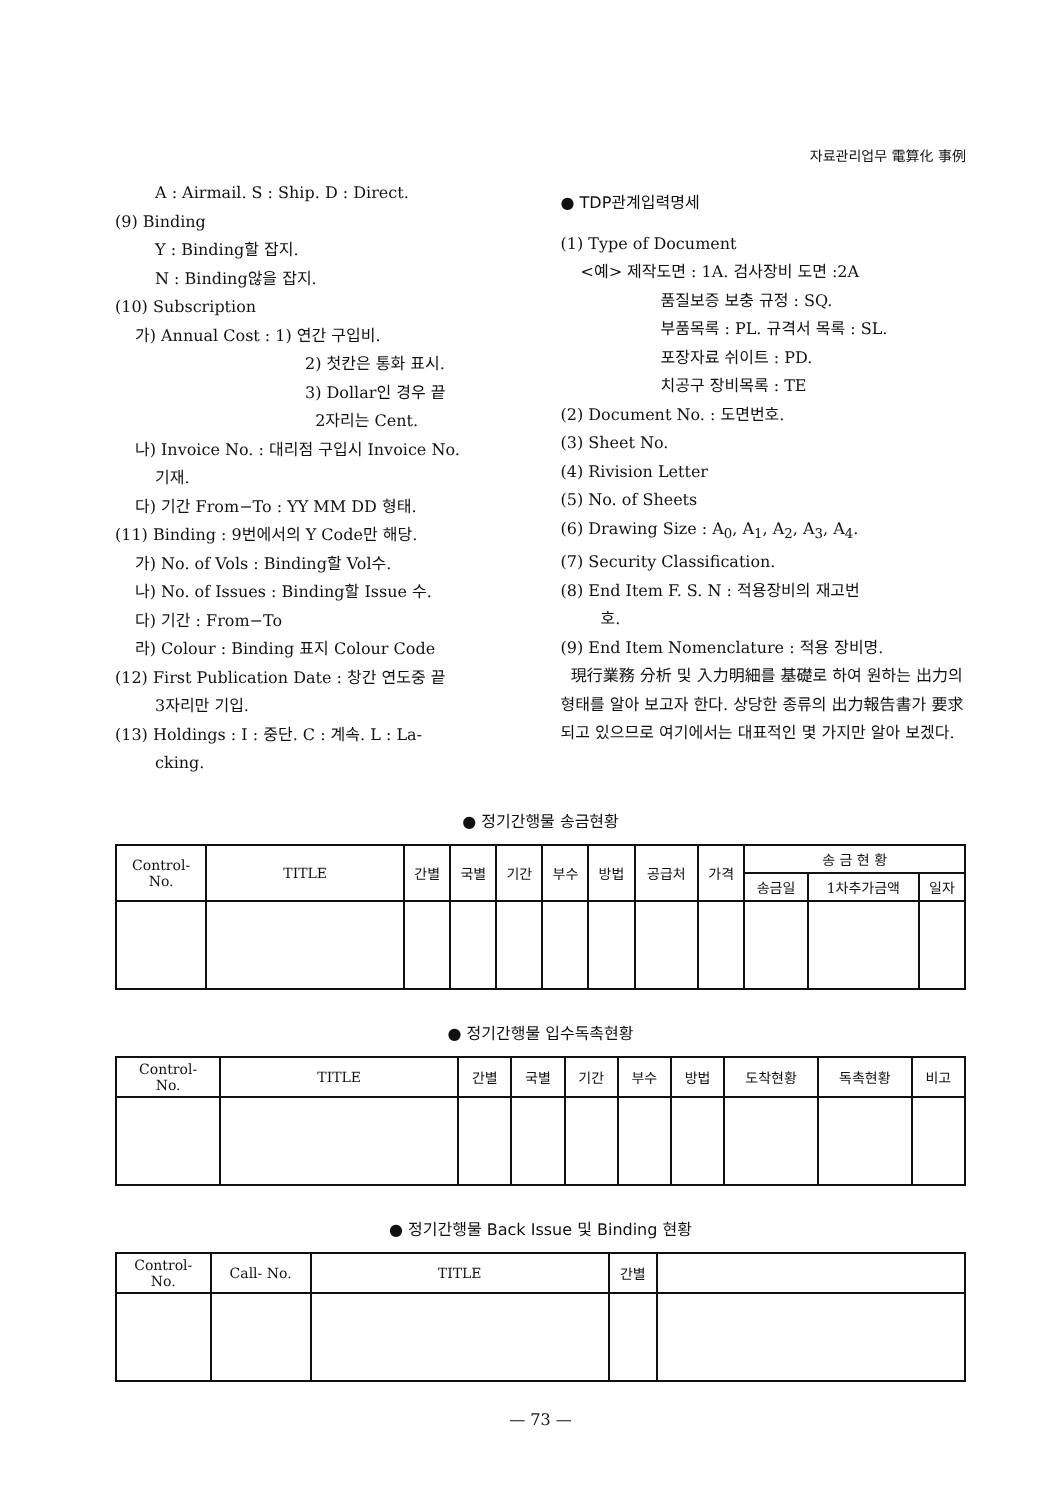자료관리업무 電算化 事例
A : Airmail. S : Ship. D : Direct.
(9) Binding
Y : Binding할 잡지.
N : Binding않을 잡지.
(10) Subscription
가) Annual Cost : 1) 연간 구입비.
2) 첫칸은 통화 표시.
3) Dollar인 경우 끝
2자리는 Cent.
나) Invoice No. : 대리점 구입시 Invoice No.
기재.
다) 기간 From−To : YY MM DD 형태.
(11) Binding : 9번에서의 Y Code만 해당.
가) No. of Vols : Binding할 Vol수.
나) No. of Issues : Binding할 Issue 수.
다) 기간 : From−To
라) Colour : Binding 표지 Colour Code
(12) First Publication Date : 창간 연도중 끝
3자리만 기입.
(13) Holdings : I : 중단. C : 계속. L : La-
cking.
● TDP관계입력명세
(1) Type of Document
<예> 제작도면 : 1A. 검사장비 도면 :2A
품질보증 보충 규정 : SQ.
부품목록 : PL. 규격서 목록 : SL.
포장자료 쉬이트 : PD.
치공구 장비목록 : TE
(2) Document No. : 도면번호.
(3) Sheet No.
(4) Rivision Letter
(5) No. of Sheets
(6) Drawing Size : A<sub>0</sub>, A<sub>1</sub>, A<sub>2</sub>, A<sub>3</sub>, A<sub>4</sub>.
(7) Security Classification.
(8) End Item F. S. N : 적용장비의 재고번
호.
(9) End Item Nomenclature : 적용 장비명.
現行業務 分析 및 入力明細를 基礎로 하여 원하는 出力의 형태를 알아 보고자 한다. 상당한 종류의 出力報告書가 要求되고 있으므로 여기에서는 대표적인 몇 가지만 알아 보겠다.
● 정기간행물 송금현황
| Control- No. | TITLE | 간별 | 국별 | 기간 | 부수 | 방법 | 공급처 | 가격 | 송 금 현 황 | | |
| --- | --- | --- | --- | --- | --- | --- | --- | --- | --- | --- | --- |
| | | | | | | | | | 송금일 | 1차추가금액 | 일자 |
● 정기간행물 입수독촉현황
| Control- No. | TITLE | 간별 | 국별 | 기간 | 부수 | 방법 | 도착현황 | 독촉현황 | 비고 |
| --- | --- | --- | --- | --- | --- | --- | --- | --- | --- |
● 정기간행물 Back Issue 및 Binding 현황
| Control- No. | Call- No. | TITLE | 간별 | |
| --- | --- | --- | --- | --- |
— 73 —